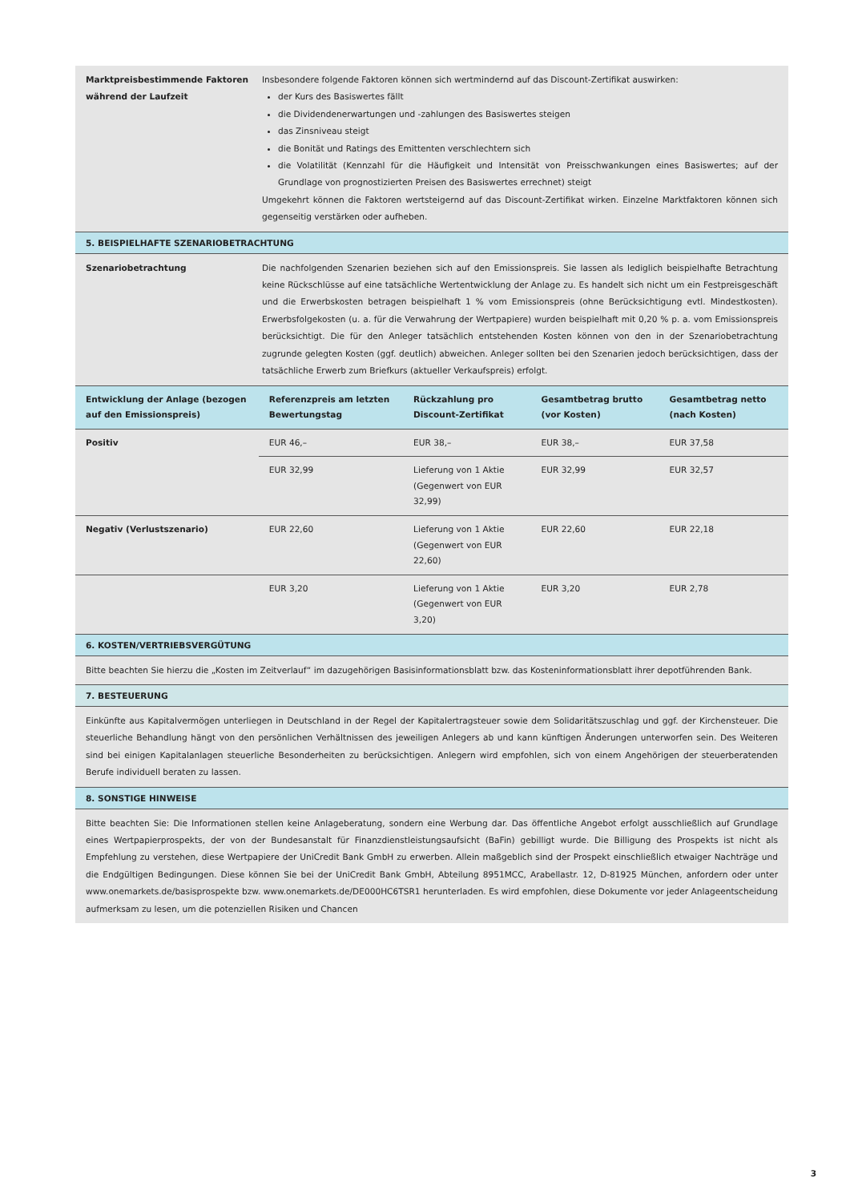Marktpreisbestimmende Faktoren während der Laufzeit
Insbesondere folgende Faktoren können sich wertmindernd auf das Discount-Zertifikat auswirken:
der Kurs des Basiswertes fällt
die Dividendenerwartungen und -zahlungen des Basiswertes steigen
das Zinsniveau steigt
die Bonität und Ratings des Emittenten verschlechtern sich
die Volatilität (Kennzahl für die Häufigkeit und Intensität von Preisschwankungen eines Basiswertes; auf der Grundlage von prognostizierten Preisen des Basiswertes errechnet) steigt
Umgekehrt können die Faktoren wertsteigernd auf das Discount-Zertifikat wirken. Einzelne Marktfaktoren können sich gegenseitig verstärken oder aufheben.
5. BEISPIELHAFTE SZENARIOBETRACHTUNG
Szenariobetrachtung Die nachfolgenden Szenarien beziehen sich auf den Emissionspreis. Sie lassen als lediglich beispielhafte Betrachtung keine Rückschlüsse auf eine tatsächliche Wertentwicklung der Anlage zu. Es handelt sich nicht um ein Festpreisgeschäft und die Erwerbskosten betragen beispielhaft 1 % vom Emissionspreis (ohne Berücksichtigung evtl. Mindestkosten). Erwerbsfolgekosten (u. a. für die Verwahrung der Wertpapiere) wurden beispielhaft mit 0,20 % p. a. vom Emissionspreis berücksichtigt. Die für den Anleger tatsächlich entstehenden Kosten können von den in der Szenariobetrachtung zugrunde gelegten Kosten (ggf. deutlich) abweichen. Anleger sollten bei den Szenarien jedoch berücksichtigen, dass der tatsächliche Erwerb zum Briefkurs (aktueller Verkaufspreis) erfolgt.
| Entwicklung der Anlage (bezogen auf den Emissionspreis) | Referenzpreis am letzten Bewertungstag | Rückzahlung pro Discount-Zertifikat | Gesamtbetrag brutto (vor Kosten) | Gesamtbetrag netto (nach Kosten) |
| --- | --- | --- | --- | --- |
| Positiv | EUR 46,– | EUR 38,– | EUR 38,– | EUR 37,58 |
| | EUR 32,99 | Lieferung von 1 Aktie (Gegenwert von EUR 32,99) | EUR 32,99 | EUR 32,57 |
| Negativ (Verlustszenario) | EUR 22,60 | Lieferung von 1 Aktie (Gegenwert von EUR 22,60) | EUR 22,60 | EUR 22,18 |
| | EUR 3,20 | Lieferung von 1 Aktie (Gegenwert von EUR 3,20) | EUR 3,20 | EUR 2,78 |
6. KOSTEN/VERTRIEBSVERGÜTUNG
Bitte beachten Sie hierzu die „Kosten im Zeitverlauf“ im dazugehörigen Basisinformationsblatt bzw. das Kosteninformationsblatt ihrer depotführenden Bank.
7. BESTEUERUNG
Einkünfte aus Kapitalvermögen unterliegen in Deutschland in der Regel der Kapitalertragsteuer sowie dem Solidaritätszuschlag und ggf. der Kirchensteuer. Die steuerliche Behandlung hängt von den persönlichen Verhältnissen des jeweiligen Anlegers ab und kann künftigen Änderungen unterworfen sein. Des Weiteren sind bei einigen Kapitalanlagen steuerliche Besonderheiten zu berücksichtigen. Anlegern wird empfohlen, sich von einem Angehörigen der steuerberatenden Berufe individuell beraten zu lassen.
8. SONSTIGE HINWEISE
Bitte beachten Sie: Die Informationen stellen keine Anlageberatung, sondern eine Werbung dar. Das öffentliche Angebot erfolgt ausschließlich auf Grundlage eines Wertpapierprospekts, der von der Bundesanstalt für Finanzdienstleistungsaufsicht (BaFin) gebilligt wurde. Die Billigung des Prospekts ist nicht als Empfehlung zu verstehen, diese Wertpapiere der UniCredit Bank GmbH zu erwerben. Allein maßgeblich sind der Prospekt einschließlich etwaiger Nachträge und die Endgültigen Bedingungen. Diese können Sie bei der UniCredit Bank GmbH, Abteilung 8951MCC, Arabellastr. 12, D-81925 München, anfordern oder unter www.onemarkets.de/basisprospekte bzw. www.onemarkets.de/DE000HC6TSR1 herunterladen. Es wird empfohlen, diese Dokumente vor jeder Anlageentscheidung aufmerksam zu lesen, um die potenziellen Risiken und Chancen
3